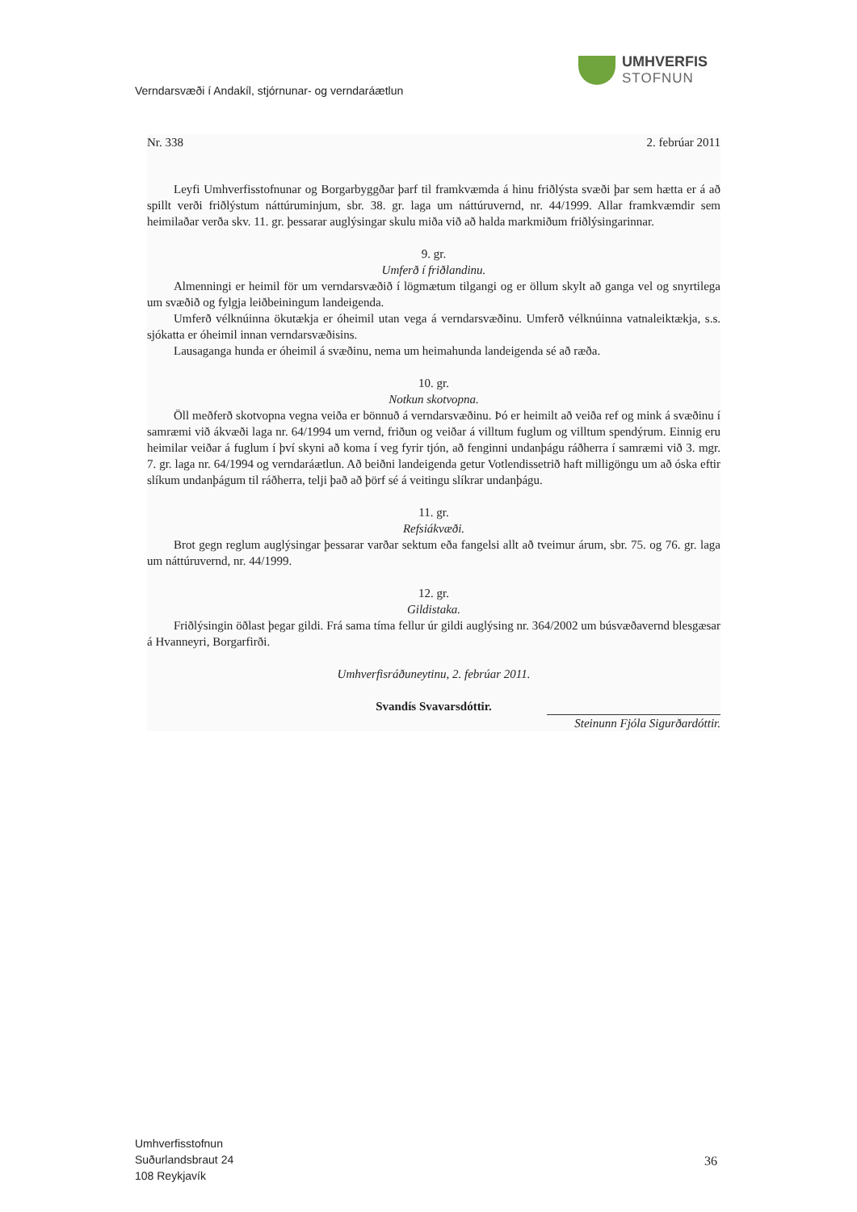UMHVERFIS
STOFNUN
Verndarsvæði í Andakíl, stjórnunar- og verndaráætlun
Nr. 338 2. febrúar 2011
Leyfi Umhverfisstofnunar og Borgarbyggðar þarf til framkvæmda á hinu friðlýsta svæði þar sem hætta er á að spillt verði friðlýstum náttúruminjum, sbr. 38. gr. laga um náttúruvernd, nr. 44/1999. Allar framkvæmdir sem heimilaðar verða skv. 11. gr. þessarar auglýsingar skulu miða við að halda markmiðum friðlýsingarinnar.
9. gr.
Umferð í friðlandinu.
Almenningi er heimil för um verndarsvæðið í lögmætum tilgangi og er öllum skylt að ganga vel og snyrtilega um svæðið og fylgja leiðbeiningum landeigenda.
Umferð vélknúinna ökutækja er óheimil utan vega á verndarsvæðinu. Umferð vélknúinna vatnaleiktækja, s.s. sjókatta er óheimil innan verndarsvæðisins.
Lausaganga hunda er óheimil á svæðinu, nema um heimahunda landeigenda sé að ræða.
10. gr.
Notkun skotvopna.
Öll meðferð skotvopna vegna veiða er bönnuð á verndarsvæðinu. Þó er heimilt að veiða ref og mink á svæðinu í samræmi við ákvæði laga nr. 64/1994 um vernd, friðun og veiðar á villtum fuglum og villtum spendýrum. Einnig eru heimilar veiðar á fuglum í því skyni að koma í veg fyrir tjón, að fenginni undanþágu ráðherra í samræmi við 3. mgr. 7. gr. laga nr. 64/1994 og verndaráætlun. Að beiðni landeigenda getur Votlendissetrið haft milligöngu um að óska eftir slíkum undanþágum til ráðherra, telji það að þörf sé á veitingu slíkrar undanþágu.
11. gr.
Refsiákvæði.
Brot gegn reglum auglýsingar þessarar varðar sektum eða fangelsi allt að tveimur árum, sbr. 75. og 76. gr. laga um náttúruvernd, nr. 44/1999.
12. gr.
Gildistaka.
Friðlýsingin öðlast þegar gildi. Frá sama tíma fellur úr gildi auglýsing nr. 364/2002 um búsvæðavernd blesgæsar á Hvanneyri, Borgarfirði.
Umhverfisráðuneytinu, 2. febrúar 2011.
Svandís Svavarsdóttir.
Steinunn Fjóla Sigurðardóttir.
Umhverfisstofnun
Suðurlandsbraut 24
108 Reykjavík
36